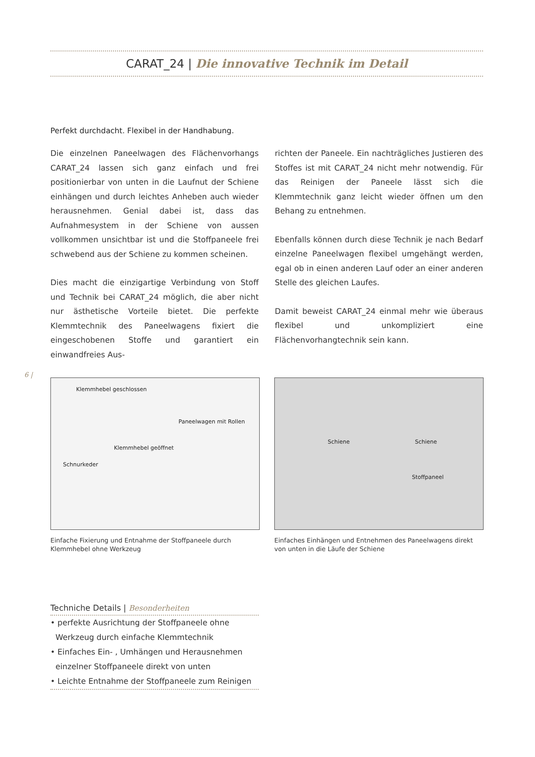CARAT_24 | Die innovative Technik im Detail
Perfekt durchdacht. Flexibel in der Handhabung.
Die einzelnen Paneelwagen des Flächenvorhangs CARAT_24 lassen sich ganz einfach und frei positionierbar von unten in die Laufnut der Schiene einhängen und durch leichtes Anheben auch wieder herausnehmen. Genial dabei ist, dass das Aufnahmesystem in der Schiene von aussen vollkommen unsichtbar ist und die Stoffpaneele frei schwebend aus der Schiene zu kommen scheinen.
Dies macht die einzigartige Verbindung von Stoff und Technik bei CARAT_24 möglich, die aber nicht nur ästhetische Vorteile bietet. Die perfekte Klemmtechnik des Paneelwagens fixiert die eingeschobenen Stoffe und garantiert ein einwandfreies Aus-
richten der Paneele. Ein nachträgliches Justieren des Stoffes ist mit CARAT_24 nicht mehr notwendig. Für das Reinigen der Paneele lässt sich die Klemmtechnik ganz leicht wieder öffnen um den Behang zu entnehmen.
Ebenfalls können durch diese Technik je nach Bedarf einzelne Paneelwagen flexibel umgehängt werden, egal ob in einen anderen Lauf oder an einer anderen Stelle des gleichen Laufes.
Damit beweist CARAT_24 einmal mehr wie überaus flexibel und unkompliziert eine Flächenvorhangtechnik sein kann.
6 |
Klemmhebel geschlossen
Paneelwagen mit Rollen
Klemmhebel geöffnet
Schnurkeder
Einfache Fixierung und Entnahme der Stoffpaneele durch Klemmhebel ohne Werkzeug
Schiene Schiene
Stoffpaneel
Einfaches Einhängen und Entnehmen des Paneelwagens direkt von unten in die Läufe der Schiene
Techniche Details | Besonderheiten
• perfekte Ausrichtung der Stoffpaneele ohne Werkzeug durch einfache Klemmtechnik
• Einfaches Ein- , Umhängen und Herausnehmen einzelner Stoffpaneele direkt von unten
• Leichte Entnahme der Stoffpaneele zum Reinigen